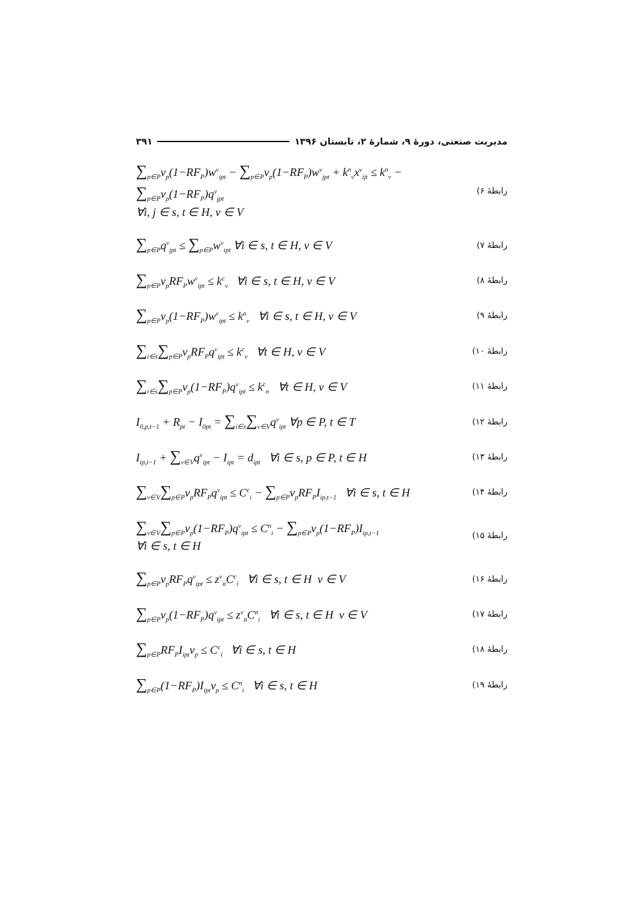مدیریت صنعتی، دورهٔ ۹، شمارهٔ ۲، تابستان ۱۳۹۶ ۳۹۱
∑<sub>p∈P</sub>v<sub>p</sub>(1−RF<sub>P</sub>)w<sup>v</sup><sub>ipt</sub> − ∑<sub>p∈P</sub>v<sub>p</sub>(1−RF<sub>P</sub>)w<sup>v</sup><sub>jpt</sub> + k<sup>n</sup><sub>v</sub>x<sup>v</sup><sub>ijt</sub> ≤ k<sup>n</sup><sub>v</sub> − ∑<sub>p∈P</sub>v<sub>p</sub>(1−RF<sub>P</sub>)q<sup>v</sup><sub>jpt</sub>
∀i, j ∈ s, t ∈ H, v ∈ V
رابطهٔ ۶)
∑<sub>p∈P</sub>q<sup>v</sup><sub>jpt</sub> ≤ ∑<sub>p∈P</sub>w<sup>v</sup><sub>ipt</sub> ∀i ∈ s, t ∈ H, v ∈ V
رابطهٔ ۷)
∑<sub>p∈P</sub>v<sub>p</sub>RF<sub>P</sub>w<sup>v</sup><sub>ipt</sub> ≤ k<sup>c</sup><sub>v</sub> ∀i ∈ s, t ∈ H, v ∈ V
رابطهٔ ۸)
∑<sub>p∈P</sub>v<sub>p</sub>(1−RF<sub>P</sub>)w<sup>v</sup><sub>ipt</sub> ≤ k<sup>n</sup><sub>v</sub> ∀i ∈ s, t ∈ H, v ∈ V
رابطهٔ ۹)
∑<sub>i∈s</sub>∑<sub>p∈P</sub>v<sub>p</sub>RF<sub>P</sub>q<sup>v</sup><sub>ipt</sub> ≤ k<sup>c</sup><sub>v</sub> ∀t ∈ H, v ∈ V
رابطهٔ ۱۰)
∑<sub>i∈s</sub>∑<sub>p∈P</sub>v<sub>p</sub>(1−RF<sub>P</sub>)q<sup>v</sup><sub>ipt</sub> ≤ k<sup>c</sup><sub>n</sub> ∀t ∈ H, v ∈ V
رابطهٔ ۱۱)
I<sub>0,p,t−1</sub> + R<sub>pt</sub> − I<sub>0pt</sub> = ∑<sub>i∈s</sub>∑<sub>v∈V</sub>q<sup>v</sup><sub>ipt</sub> ∀p ∈ P, t ∈ T
رابطهٔ ۱۲)
I<sub>ip,t−1</sub> + ∑<sub>v∈V</sub>q<sup>v</sup><sub>ipt</sub> − I<sub>ipt</sub> = d<sub>ipt</sub> ∀i ∈ s, p ∈ P, t ∈ H
رابطهٔ ۱۳)
∑<sub>v∈V</sub>∑<sub>p∈P</sub>v<sub>p</sub>RF<sub>P</sub>q<sup>v</sup><sub>ipt</sub> ≤ C<sup>c</sup><sub>i</sub> − ∑<sub>p∈P</sub>v<sub>p</sub>RF<sub>P</sub>I<sub>ip,t−1</sub> ∀i ∈ s, t ∈ H
رابطهٔ ۱۴)
∑<sub>v∈V</sub>∑<sub>p∈P</sub>v<sub>p</sub>(1−RF<sub>P</sub>)q<sup>v</sup><sub>ipt</sub> ≤ C<sup>n</sup><sub>i</sub> − ∑<sub>p∈P</sub>v<sub>p</sub>(1−RF<sub>P</sub>)I<sub>ip,t−1</sub>
∀i ∈ s, t ∈ H
رابطهٔ ۱۵)
∑<sub>p∈P</sub>v<sub>p</sub>RF<sub>P</sub>q<sup>v</sup><sub>ipt</sub> ≤ z<sup>v</sup><sub>it</sub>C<sup>c</sup><sub>i</sub> ∀i ∈ s, t ∈ H v ∈ V
رابطهٔ ۱۶)
∑<sub>p∈P</sub>v<sub>p</sub>(1−RF<sub>P</sub>)q<sup>v</sup><sub>ipt</sub> ≤ z<sup>v</sup><sub>it</sub>C<sup>n</sup><sub>i</sub> ∀i ∈ s, t ∈ H v ∈ V
رابطهٔ ۱۷)
∑<sub>p∈P</sub>RF<sub>P</sub>I<sub>ipt</sub>v<sub>p</sub> ≤ C<sup>c</sup><sub>i</sub> ∀i ∈ s, t ∈ H
رابطهٔ ۱۸)
∑<sub>p∈P</sub>(1−RF<sub>P</sub>)I<sub>ipt</sub>v<sub>p</sub> ≤ C<sup>n</sup><sub>i</sub> ∀i ∈ s, t ∈ H
رابطهٔ ۱۹)